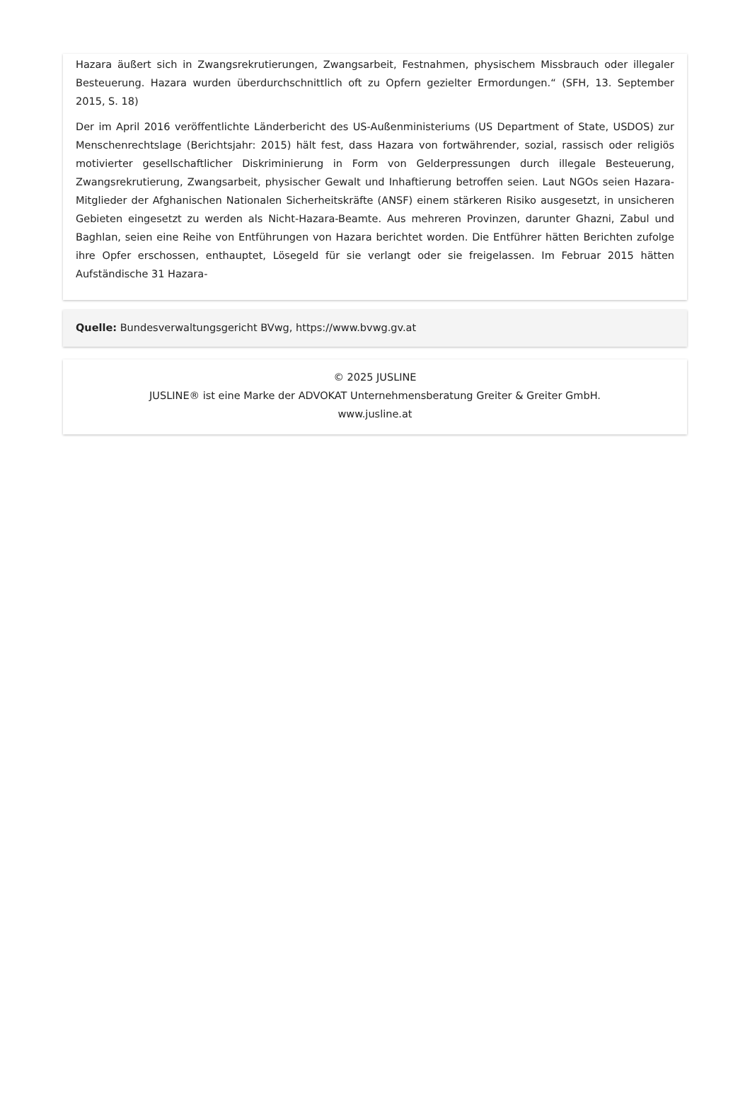Hazara äußert sich in Zwangsrekrutierungen, Zwangsarbeit, Festnahmen, physischem Missbrauch oder illegaler Besteuerung. Hazara wurden überdurchschnittlich oft zu Opfern gezielter Ermordungen.“ (SFH, 13. September 2015, S. 18)
Der im April 2016 veröffentlichte Länderbericht des US-Außenministeriums (US Department of State, USDOS) zur Menschenrechtslage (Berichtsjahr: 2015) hält fest, dass Hazara von fortwährender, sozial, rassisch oder religiös motivierter gesellschaftlicher Diskriminierung in Form von Gelderpressungen durch illegale Besteuerung, Zwangsrekrutierung, Zwangsarbeit, physischer Gewalt und Inhaftierung betroffen seien. Laut NGOs seien Hazara-Mitglieder der Afghanischen Nationalen Sicherheitskräfte (ANSF) einem stärkeren Risiko ausgesetzt, in unsicheren Gebieten eingesetzt zu werden als Nicht-Hazara-Beamte. Aus mehreren Provinzen, darunter Ghazni, Zabul und Baghlan, seien eine Reihe von Entführungen von Hazara berichtet worden. Die Entführer hätten Berichten zufolge ihre Opfer erschossen, enthauptet, Lösegeld für sie verlangt oder sie freigelassen. Im Februar 2015 hätten Aufständische 31 Hazara-
Quelle: Bundesverwaltungsgericht BVwg, https://www.bvwg.gv.at
© 2025 JUSLINE
JUSLINE® ist eine Marke der ADVOKAT Unternehmensberatung Greiter & Greiter GmbH.
www.jusline.at